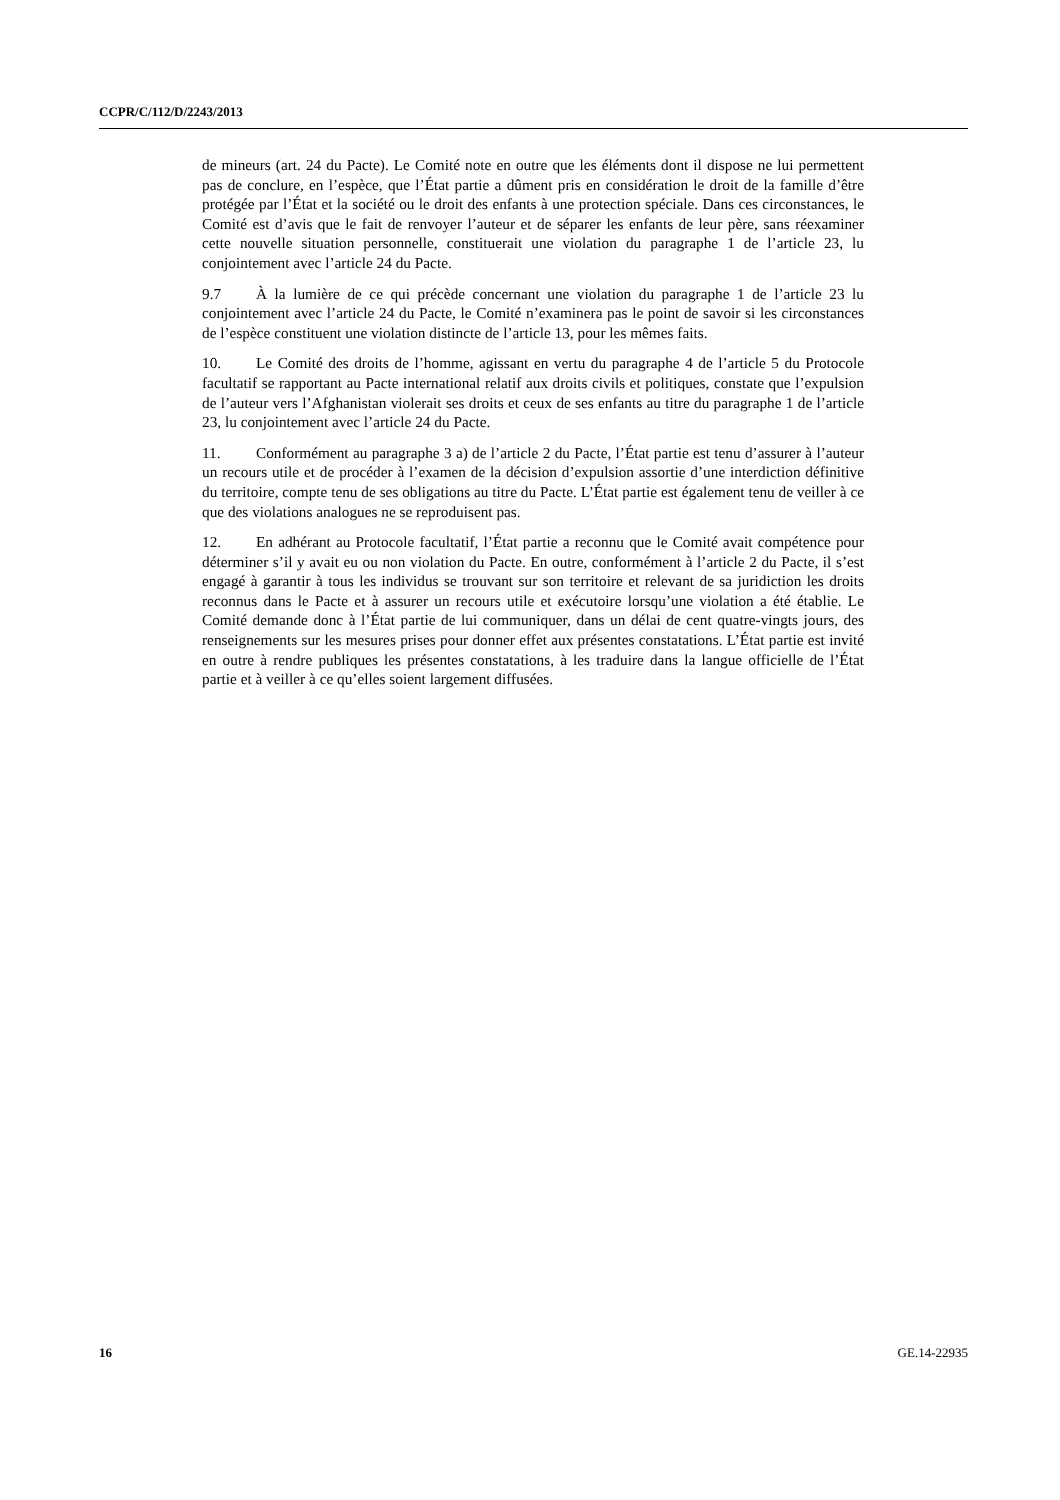CCPR/C/112/D/2243/2013
de mineurs (art. 24 du Pacte). Le Comité note en outre que les éléments dont il dispose ne lui permettent pas de conclure, en l’espèce, que l’État partie a dûment pris en considération le droit de la famille d’être protégée par l’État et la société ou le droit des enfants à une protection spéciale. Dans ces circonstances, le Comité est d’avis que le fait de renvoyer l’auteur et de séparer les enfants de leur père, sans réexaminer cette nouvelle situation personnelle, constituerait une violation du paragraphe 1 de l’article 23, lu conjointement avec l’article 24 du Pacte.
9.7 À la lumière de ce qui précède concernant une violation du paragraphe 1 de l’article 23 lu conjointement avec l’article 24 du Pacte, le Comité n’examinera pas le point de savoir si les circonstances de l’espèce constituent une violation distincte de l’article 13, pour les mêmes faits.
10. Le Comité des droits de l’homme, agissant en vertu du paragraphe 4 de l’article 5 du Protocole facultatif se rapportant au Pacte international relatif aux droits civils et politiques, constate que l’expulsion de l’auteur vers l’Afghanistan violerait ses droits et ceux de ses enfants au titre du paragraphe 1 de l’article 23, lu conjointement avec l’article 24 du Pacte.
11. Conformément au paragraphe 3 a) de l’article 2 du Pacte, l’État partie est tenu d’assurer à l’auteur un recours utile et de procéder à l’examen de la décision d’expulsion assortie d’une interdiction définitive du territoire, compte tenu de ses obligations au titre du Pacte. L’État partie est également tenu de veiller à ce que des violations analogues ne se reproduisent pas.
12. En adhérant au Protocole facultatif, l’État partie a reconnu que le Comité avait compétence pour déterminer s’il y avait eu ou non violation du Pacte. En outre, conformément à l’article 2 du Pacte, il s’est engagé à garantir à tous les individus se trouvant sur son territoire et relevant de sa juridiction les droits reconnus dans le Pacte et à assurer un recours utile et exécutoire lorsqu’une violation a été établie. Le Comité demande donc à l’État partie de lui communiquer, dans un délai de cent quatre-vingts jours, des renseignements sur les mesures prises pour donner effet aux présentes constatations. L’État partie est invité en outre à rendre publiques les présentes constatations, à les traduire dans la langue officielle de l’État partie et à veiller à ce qu’elles soient largement diffusées.
16 GE.14-22935